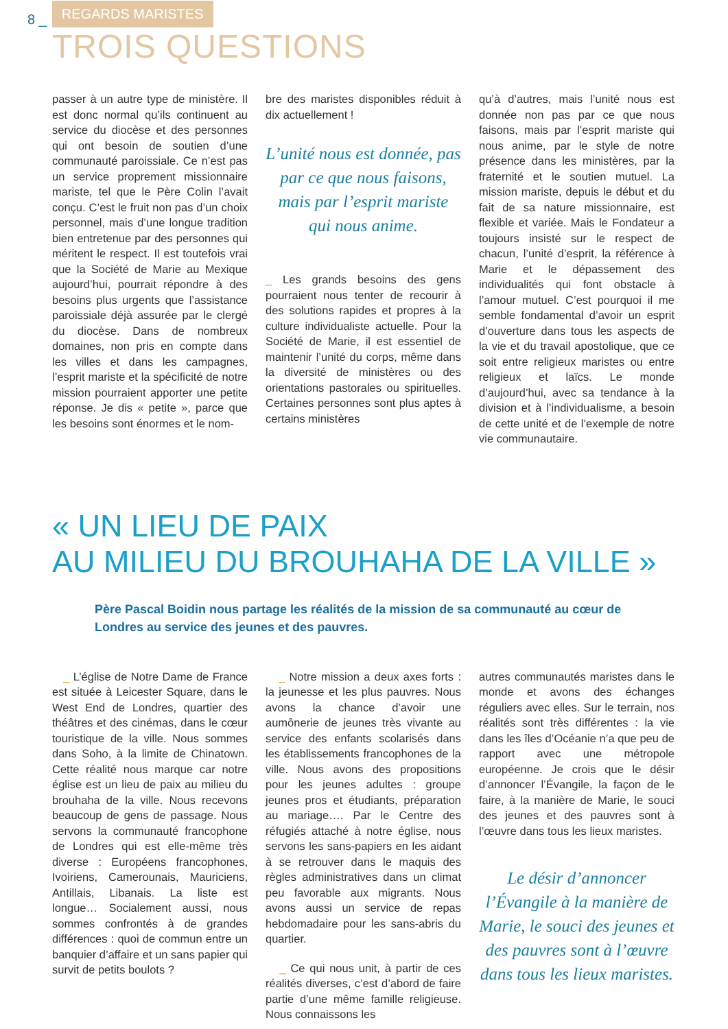8 _ REGARDS MARISTES
TROIS QUESTIONS
passer à un autre type de ministère. Il est donc normal qu’ils continuent au service du diocèse et des personnes qui ont besoin de soutien d’une communauté paroissiale. Ce n’est pas un service proprement missionnaire mariste, tel que le Père Colin l’avait conçu. C’est le fruit non pas d’un choix personnel, mais d’une longue tradition bien entretenue par des personnes qui méritent le respect. Il est toutefois vrai que la Société de Marie au Mexique aujourd’hui, pourrait répondre à des besoins plus urgents que l’assistance paroissiale déjà assurée par le clergé du diocèse. Dans de nombreux domaines, non pris en compte dans les villes et dans les campagnes, l’esprit mariste et la spécificité de notre mission pourraient apporter une petite réponse. Je dis « petite », parce que les besoins sont énormes et le nom-
bre des maristes disponibles réduit à dix actuellement !
L’unité nous est donnée, pas par ce que nous faisons, mais par l’esprit mariste qui nous anime.
_ Les grands besoins des gens pourraient nous tenter de recourir à des solutions rapides et propres à la culture individualiste actuelle. Pour la Société de Marie, il est essentiel de maintenir l’unité du corps, même dans la diversité de ministères ou des orientations pastorales ou spirituelles. Certaines personnes sont plus aptes à certains ministères
qu’à d’autres, mais l’unité nous est donnée non pas par ce que nous faisons, mais par l’esprit mariste qui nous anime, par le style de notre présence dans les ministères, par la fraternité et le soutien mutuel. La mission mariste, depuis le début et du fait de sa nature missionnaire, est flexible et variée. Mais le Fondateur a toujours insisté sur le respect de chacun, l’unité d’esprit, la référence à Marie et le dépassement des individualités qui font obstacle à l’amour mutuel. C’est pourquoi il me semble fondamental d’avoir un esprit d’ouverture dans tous les aspects de la vie et du travail apostolique, que ce soit entre religieux maristes ou entre religieux et laïcs. Le monde d’aujourd’hui, avec sa tendance à la division et à l’individualisme, a besoin de cette unité et de l’exemple de notre vie communautaire.
« UN LIEU DE PAIX
AU MILIEU DU BROUHAHA DE LA VILLE »
Père Pascal Boidin nous partage les réalités de la mission de sa communauté au cœur de Londres au service des jeunes et des pauvres.
_ L’église de Notre Dame de France est située à Leicester Square, dans le West End de Londres, quartier des théâtres et des cinémas, dans le cœur touristique de la ville. Nous sommes dans Soho, à la limite de Chinatown. Cette réalité nous marque car notre église est un lieu de paix au milieu du brouhaha de la ville. Nous recevons beaucoup de gens de passage. Nous servons la communauté francophone de Londres qui est elle-même très diverse : Européens francophones, Ivoiriens, Camerounais, Mauriciens, Antillais, Libanais. La liste est longue… Socialement aussi, nous sommes confrontés à de grandes différences : quoi de commun entre un banquier d’affaire et un sans papier qui survit de petits boulots ?
_ Notre mission a deux axes forts : la jeunesse et les plus pauvres. Nous avons la chance d’avoir une aumônerie de jeunes très vivante au service des enfants scolarisés dans les établissements francophones de la ville. Nous avons des propositions pour les jeunes adultes : groupe jeunes pros et étudiants, préparation au mariage…. Par le Centre des réfugiés attaché à notre église, nous servons les sans-papiers en les aidant à se retrouver dans le maquis des règles administratives dans un climat peu favorable aux migrants. Nous avons aussi un service de repas hebdomadaire pour les sans-abris du quartier.
_ Ce qui nous unit, à partir de ces réalités diverses, c’est d’abord de faire partie d’une même famille religieuse. Nous connaissons les
autres communautés maristes dans le monde et avons des échanges réguliers avec elles. Sur le terrain, nos réalités sont très différentes : la vie dans les îles d’Océanie n’a que peu de rapport avec une métropole européenne. Je crois que le désir d’annoncer l’Évangile, la façon de le faire, à la manière de Marie, le souci des jeunes et des pauvres sont à l’œuvre dans tous les lieux maristes.
Le désir d’annoncer l’Évangile à la manière de Marie, le souci des jeunes et des pauvres sont à l’œuvre dans tous les lieux maristes.